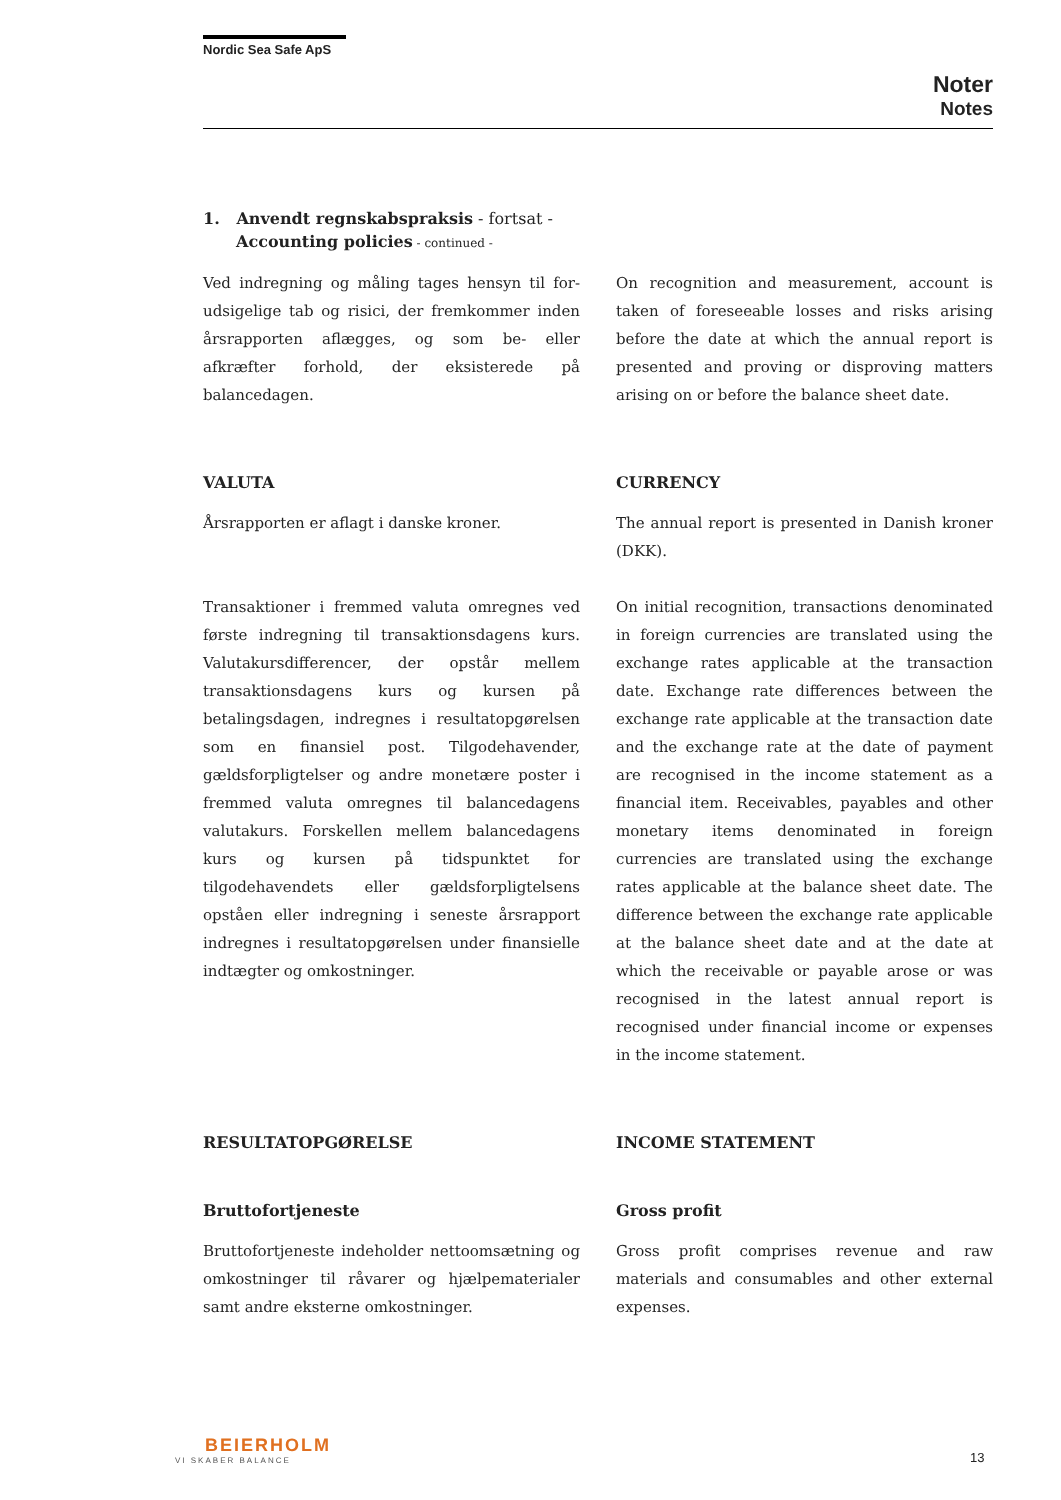Nordic Sea Safe ApS
Noter
Notes
1. Anvendt regnskabspraksis - fortsat -
Accounting policies - continued -
Ved indregning og måling tages hensyn til for-udsigelige tab og risici, der fremkommer inden årsrapporten aflægges, og som be- eller afkræfter forhold, der eksisterede på balancedagen.
On recognition and measurement, account is taken of foreseeable losses and risks arising before the date at which the annual report is presented and proving or disproving matters arising on or before the balance sheet date.
VALUTA
Årsrapporten er aflagt i danske kroner.
Transaktioner i fremmed valuta omregnes ved første indregning til transaktionsdagens kurs. Valutakursdifferencer, der opstår mellem transaktionsdagens kurs og kursen på betalingsdagen, indregnes i resultatopgørelsen som en finansiel post. Tilgodehavender, gældsforpligtelser og andre monetære poster i fremmed valuta omregnes til balancedagens valutakurs. Forskellen mellem balancedagens kurs og kursen på tidspunktet for tilgodehavendets eller gældsforpligtelsens opståen eller indregning i seneste årsrapport indregnes i resultatopgørelsen under finansielle indtægter og omkostninger.
CURRENCY
The annual report is presented in Danish kroner (DKK).
On initial recognition, transactions denominated in foreign currencies are translated using the exchange rates applicable at the transaction date. Exchange rate differences between the exchange rate applicable at the transaction date and the exchange rate at the date of payment are recognised in the income statement as a financial item. Receivables, payables and other monetary items denominated in foreign currencies are translated using the exchange rates applicable at the balance sheet date. The difference between the exchange rate applicable at the balance sheet date and at the date at which the receivable or payable arose or was recognised in the latest annual report is recognised under financial income or expenses in the income statement.
RESULTATOPGØRELSE
Bruttofortjeneste
Bruttofortjeneste indeholder nettoomsætning og omkostninger til råvarer og hjælpematerialer samt andre eksterne omkostninger.
INCOME STATEMENT
Gross profit
Gross profit comprises revenue and raw materials and consumables and other external expenses.
BEIERHOLM
VI SKABER BALANCE
13